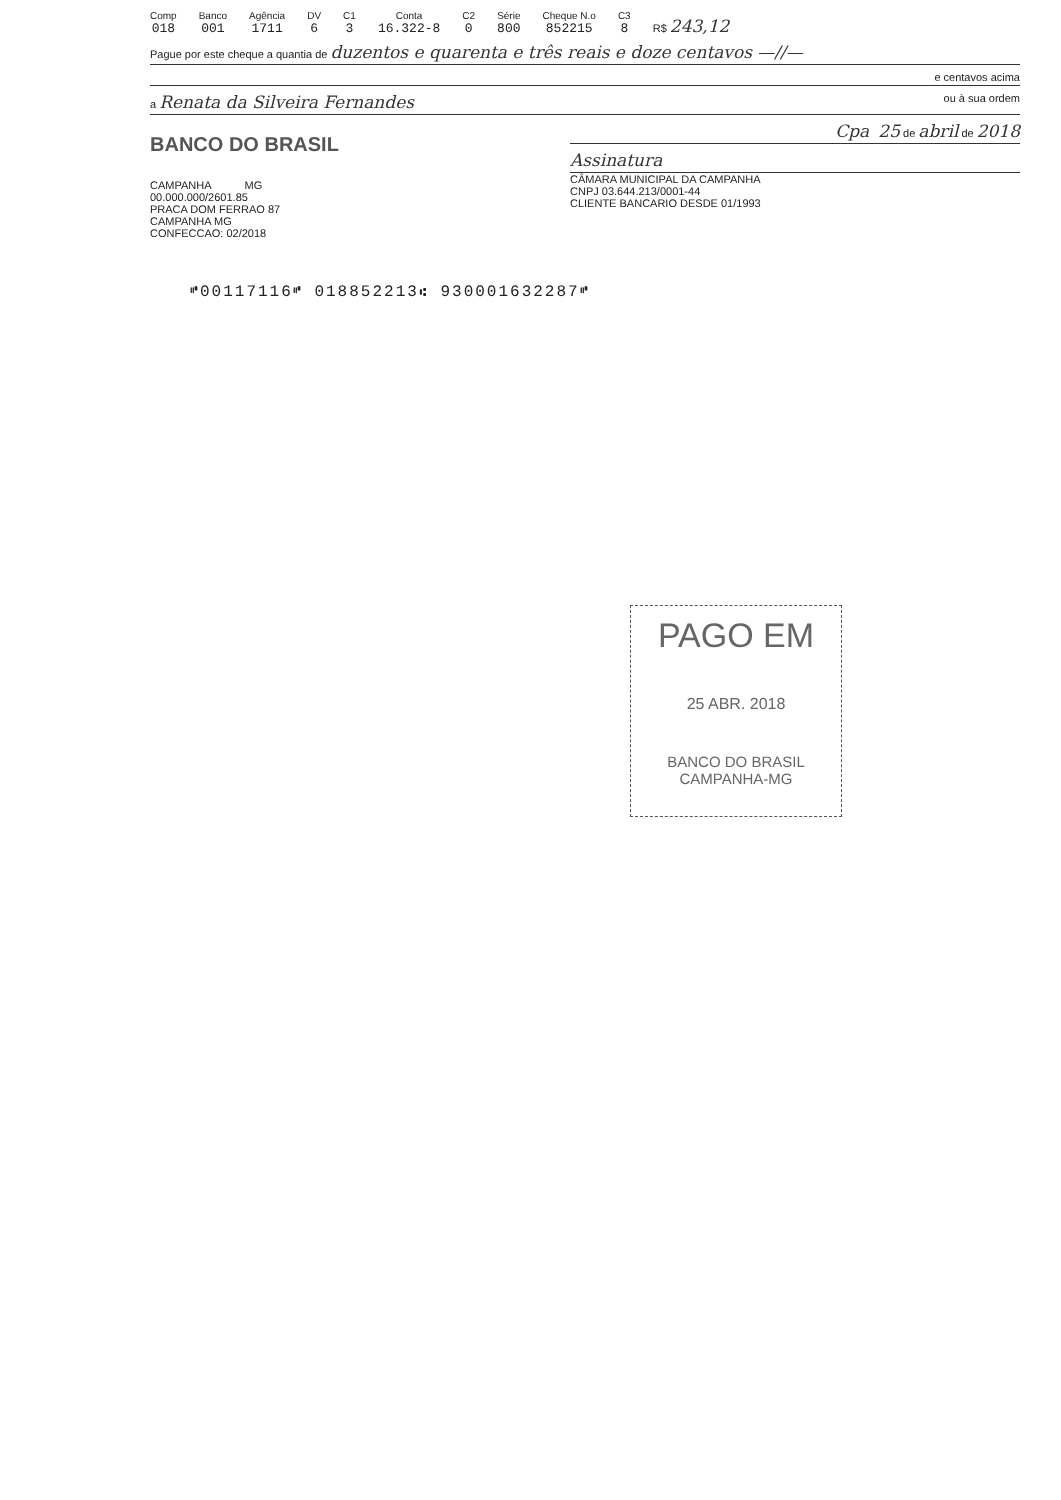Comp
018
Banco
001
Agência
1711
DV
6
C1
3
Conta
16.322-8
C2
0
Série
800
Cheque N.o
852215
C3
8
R$ 243,12
Pague por este cheque a quantia de duzentos e quarenta e três reais e doze centavos —//—
e centavos acima
a Renata da Silveira Fernandes ou à sua ordem
BANCO DO BRASIL
Cpa 25 de abril de 2018
Assinatura
CÂMARA MUNICIPAL DA CAMPANHA
CNPJ 03.644.213/0001-44
CLIENTE BANCARIO DESDE 01/1993
CAMPANHA MG
00.000.000/2601.85
PRACA DOM FERRAO 87
CAMPANHA MG
CONFECCAO: 02/2018
⑈00117116⑈ 018852213⑆ 930001632287⑈
PAGO EM
25 ABR. 2018
BANCO DO BRASIL
CAMPANHA-MG